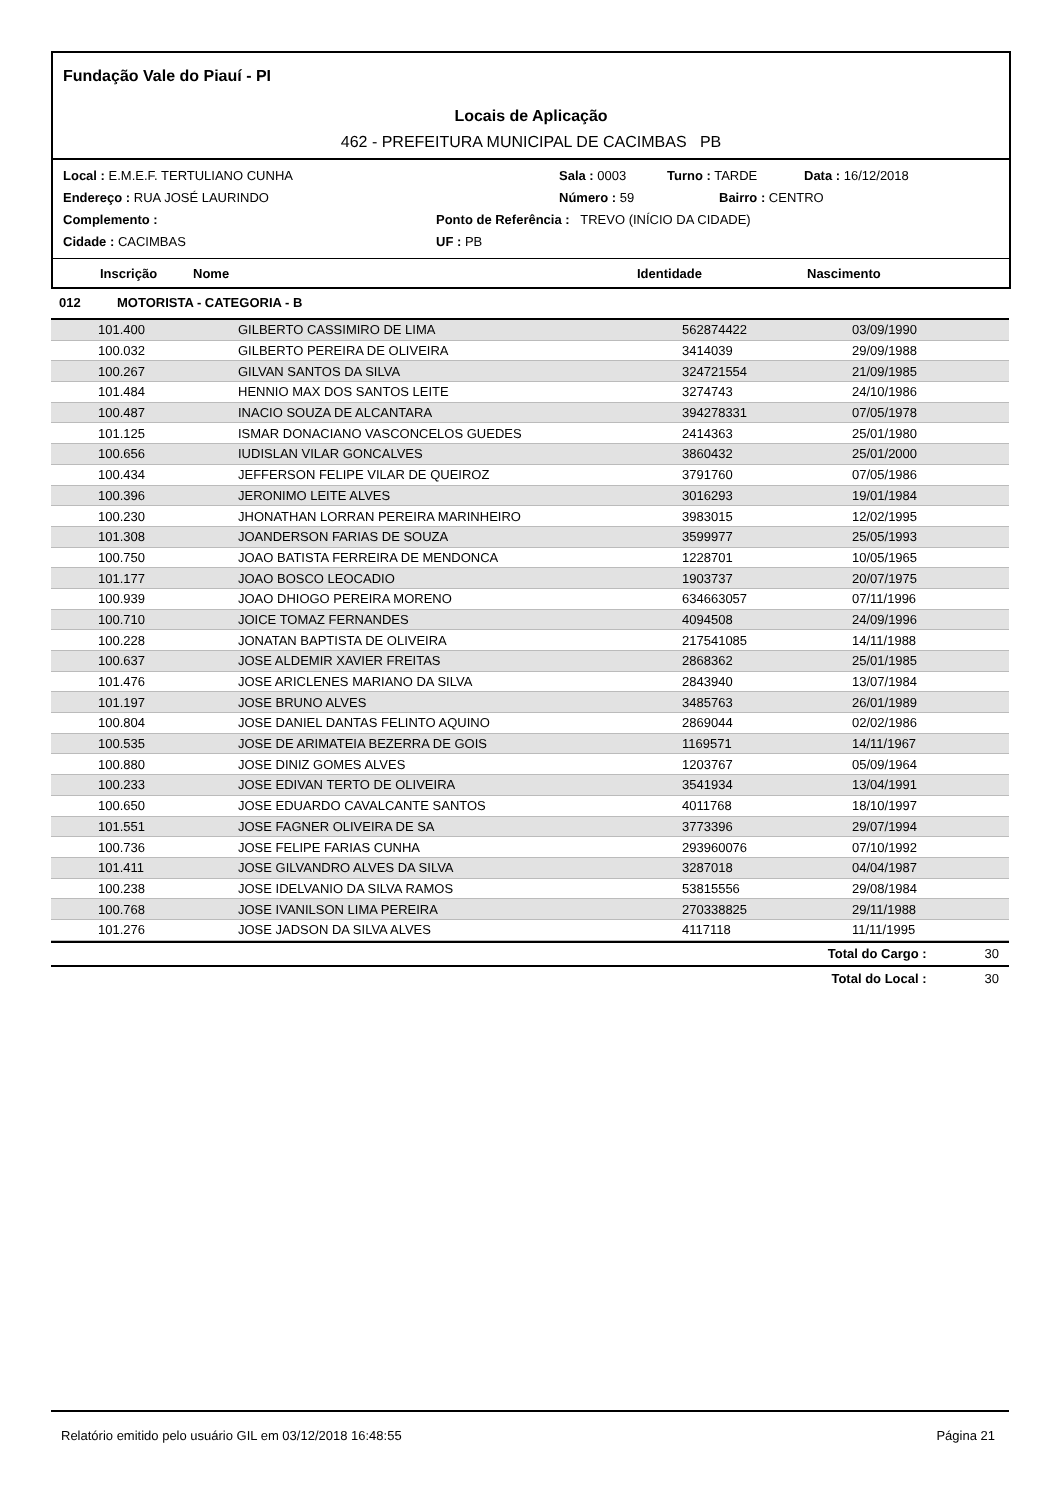Fundação Vale do Piauí - PI
Locais de Aplicação
462 - PREFEITURA MUNICIPAL DE CACIMBAS PB
Local : E.M.E.F. TERTULIANO CUNHA Sala : 0003 Turno : TARDE Data : 16/12/2018
Endereço : RUA JOSÉ LAURINDO Número : 59 Bairro : CENTRO
Complemento : Ponto de Referência : TREVO (INÍCIO DA CIDADE)
Cidade : CACIMBAS UF : PB
Inscrição Nome Identidade Nascimento
012 MOTORISTA - CATEGORIA - B
| 101.400 | GILBERTO CASSIMIRO DE LIMA | 562874422 | 03/09/1990 |
| 100.032 | GILBERTO PEREIRA DE OLIVEIRA | 3414039 | 29/09/1988 |
| 100.267 | GILVAN SANTOS DA SILVA | 324721554 | 21/09/1985 |
| 101.484 | HENNIO MAX DOS SANTOS LEITE | 3274743 | 24/10/1986 |
| 100.487 | INACIO SOUZA DE ALCANTARA | 394278331 | 07/05/1978 |
| 101.125 | ISMAR DONACIANO VASCONCELOS GUEDES | 2414363 | 25/01/1980 |
| 100.656 | IUDISLAN VILAR GONCALVES | 3860432 | 25/01/2000 |
| 100.434 | JEFFERSON FELIPE VILAR DE QUEIROZ | 3791760 | 07/05/1986 |
| 100.396 | JERONIMO LEITE ALVES | 3016293 | 19/01/1984 |
| 100.230 | JHONATHAN LORRAN PEREIRA MARINHEIRO | 3983015 | 12/02/1995 |
| 101.308 | JOANDERSON FARIAS DE SOUZA | 3599977 | 25/05/1993 |
| 100.750 | JOAO BATISTA FERREIRA DE MENDONCA | 1228701 | 10/05/1965 |
| 101.177 | JOAO BOSCO LEOCADIO | 1903737 | 20/07/1975 |
| 100.939 | JOAO DHIOGO PEREIRA MORENO | 634663057 | 07/11/1996 |
| 100.710 | JOICE TOMAZ FERNANDES | 4094508 | 24/09/1996 |
| 100.228 | JONATAN BAPTISTA DE OLIVEIRA | 217541085 | 14/11/1988 |
| 100.637 | JOSE ALDEMIR XAVIER FREITAS | 2868362 | 25/01/1985 |
| 101.476 | JOSE ARICLENES MARIANO DA SILVA | 2843940 | 13/07/1984 |
| 101.197 | JOSE BRUNO ALVES | 3485763 | 26/01/1989 |
| 100.804 | JOSE DANIEL DANTAS FELINTO AQUINO | 2869044 | 02/02/1986 |
| 100.535 | JOSE DE ARIMATEIA BEZERRA DE GOIS | 1169571 | 14/11/1967 |
| 100.880 | JOSE DINIZ GOMES ALVES | 1203767 | 05/09/1964 |
| 100.233 | JOSE EDIVAN TERTO DE OLIVEIRA | 3541934 | 13/04/1991 |
| 100.650 | JOSE EDUARDO CAVALCANTE SANTOS | 4011768 | 18/10/1997 |
| 101.551 | JOSE FAGNER OLIVEIRA DE SA | 3773396 | 29/07/1994 |
| 100.736 | JOSE FELIPE FARIAS CUNHA | 293960076 | 07/10/1992 |
| 101.411 | JOSE GILVANDRO ALVES DA SILVA | 3287018 | 04/04/1987 |
| 100.238 | JOSE IDELVANIO DA SILVA RAMOS | 53815556 | 29/08/1984 |
| 100.768 | JOSE IVANILSON LIMA PEREIRA | 270338825 | 29/11/1988 |
| 101.276 | JOSE JADSON DA SILVA ALVES | 4117118 | 11/11/1995 |
Total do Cargo : 30
Total do Local : 30
Relatório emitido pelo usuário GIL em 03/12/2018 16:48:55 Página 21